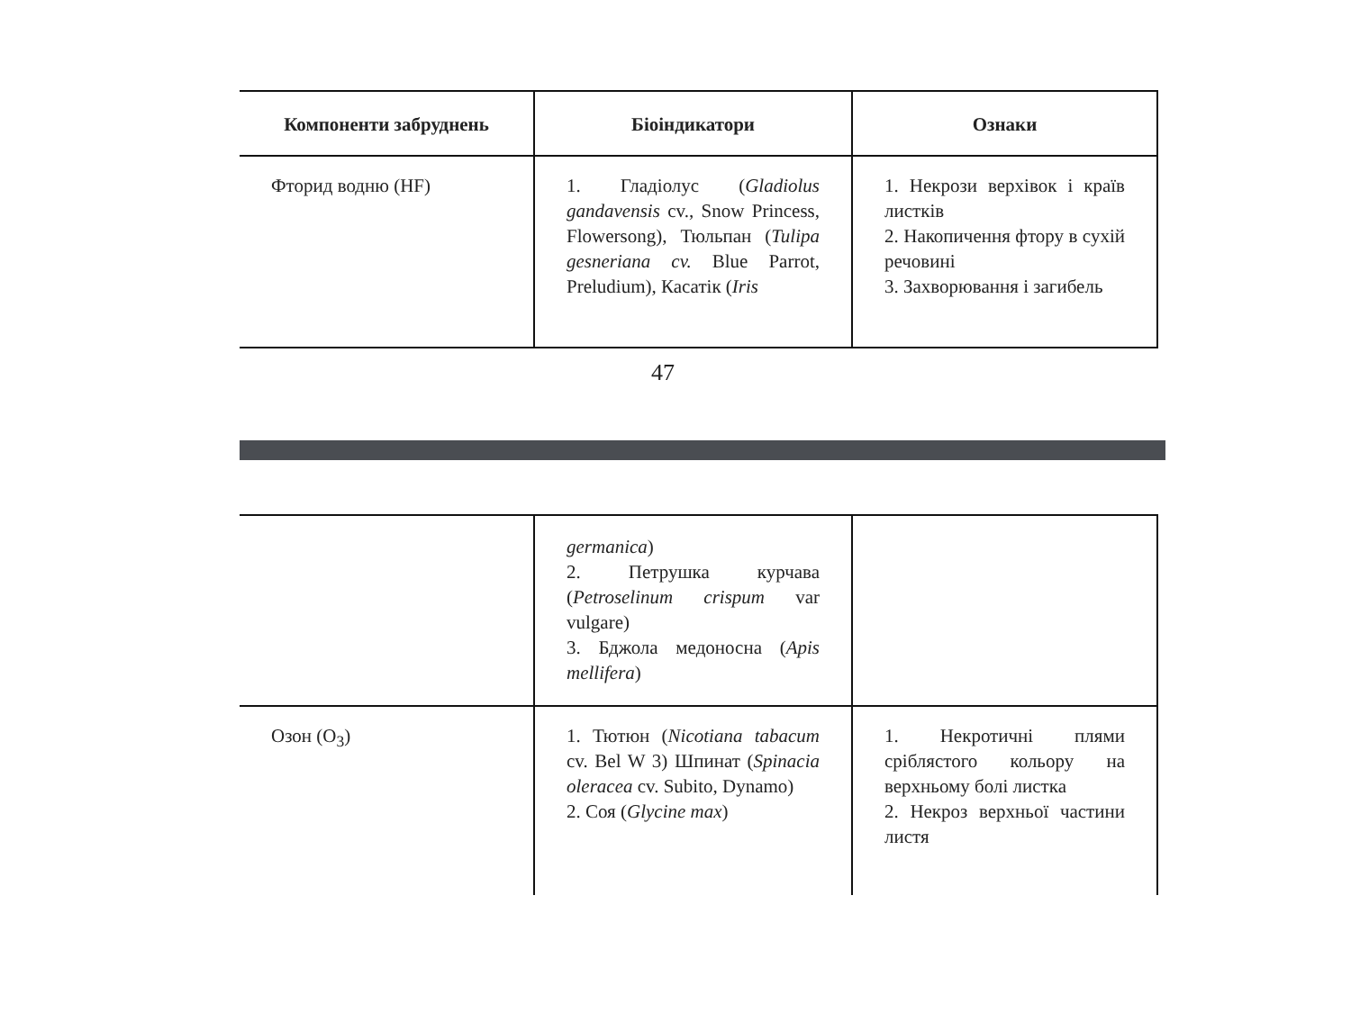| Компоненти забруднень | Біоіндикатори | Ознаки |
| --- | --- | --- |
| Фторид водню (HF) | 1. Гладіолус ( Gladiolus gandavensis cv., Snow Princess, Flowersong), Тюльпан ( Tulipa gesneriana cv. Blue Parrot, Preludium), Касатік ( Iris | 1. Некрози верхівок і країв листків 2. Накопичення фтору в сухій речовині 3. Захворювання і загибель |
47
| | germanica ) 2. Петрушка курчава ( Petroselinum crispum var vulgare) 3. Бджола медоносна ( Apis mellifera ) | |
| Озон (O<sub>3</sub>) | 1. Тютюн ( Nicotiana tabacum cv. Bel W 3) Шпинат ( Spinacia oleracea cv. Subito, Dynamo) 2. Соя ( Glycine max ) | 1. Некротичні плями сріблястого кольору на верхньому болі листка 2. Некроз верхньої частини листя |